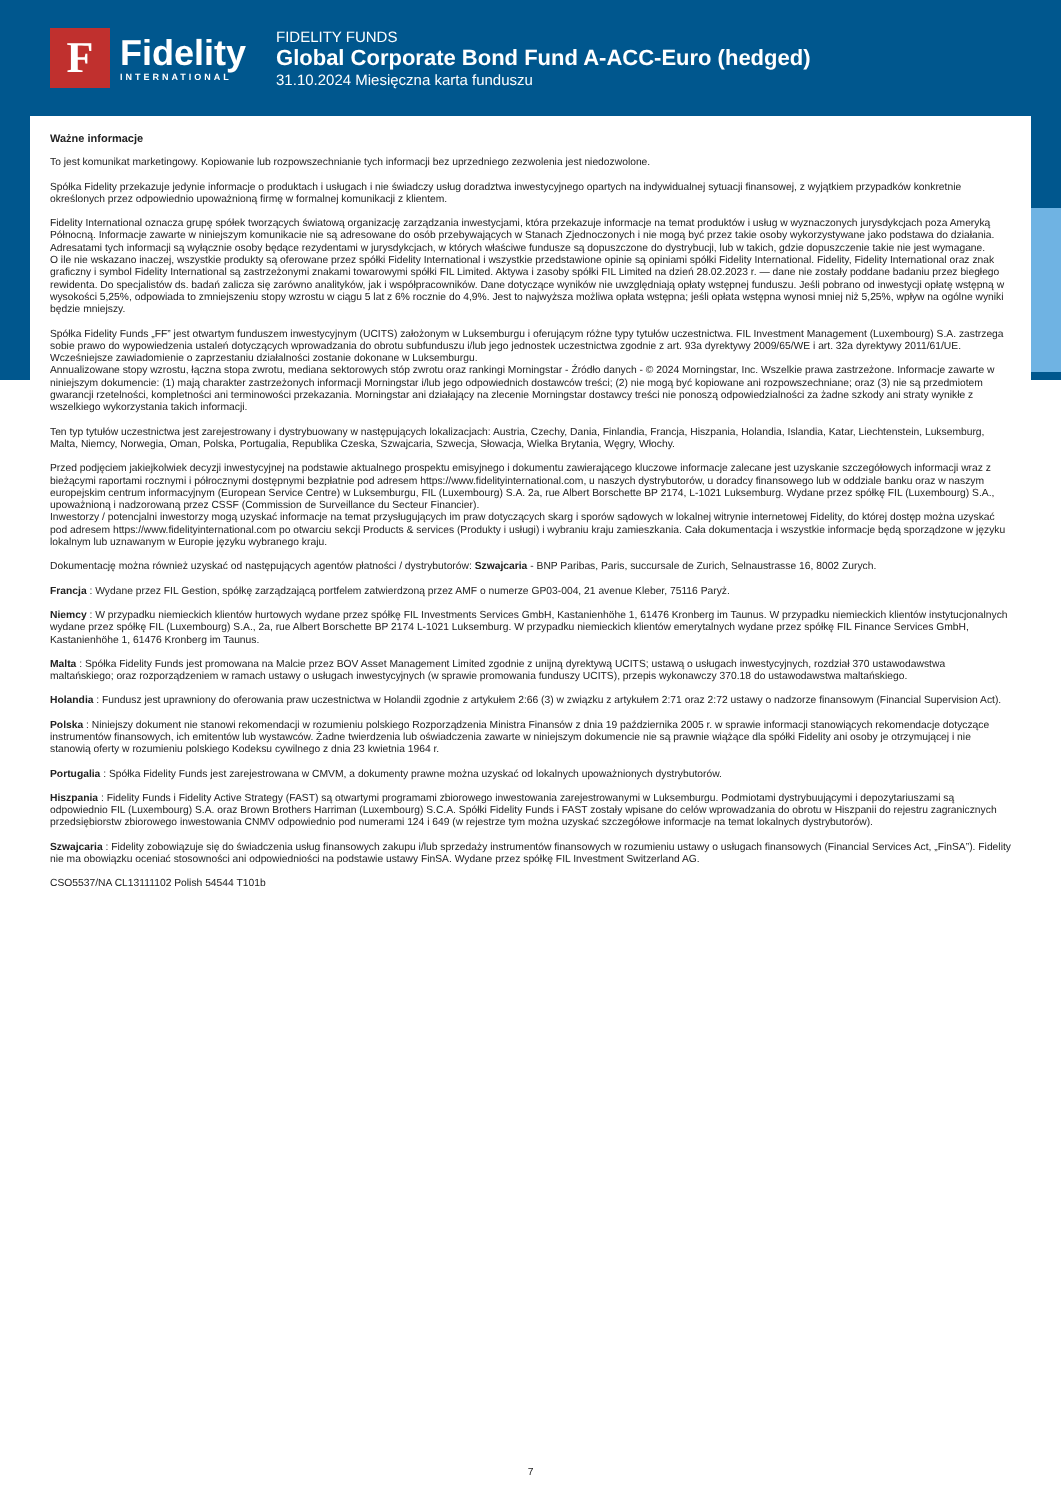F
Fidelity
INTERNATIONAL
FIDELITY FUNDS
Global Corporate Bond Fund A-ACC-Euro (hedged)
31.10.2024 Miesięczna karta funduszu
Ważne informacje
To jest komunikat marketingowy. Kopiowanie lub rozpowszechnianie tych informacji bez uprzedniego zezwolenia jest niedozwolone.
Spółka Fidelity przekazuje jedynie informacje o produktach i usługach i nie świadczy usług doradztwa inwestycyjnego opartych na indywidualnej sytuacji finansowej, z wyjątkiem przypadków konkretnie określonych przez odpowiednio upoważnioną firmę w formalnej komunikacji z klientem.
Fidelity International oznacza grupę spółek tworzących światową organizację zarządzania inwestycjami, która przekazuje informacje na temat produktów i usług w wyznaczonych jurysdykcjach poza Ameryką Północną. Informacje zawarte w niniejszym komunikacie nie są adresowane do osób przebywających w Stanach Zjednoczonych i nie mogą być przez takie osoby wykorzystywane jako podstawa do działania. Adresatami tych informacji są wyłącznie osoby będące rezydentami w jurysdykcjach, w których właściwe fundusze są dopuszczone do dystrybucji, lub w takich, gdzie dopuszczenie takie nie jest wymagane.
O ile nie wskazano inaczej, wszystkie produkty są oferowane przez spółki Fidelity International i wszystkie przedstawione opinie są opiniami spółki Fidelity International. Fidelity, Fidelity International oraz znak graficzny i symbol Fidelity International są zastrzeżonymi znakami towarowymi spółki FIL Limited. Aktywa i zasoby spółki FIL Limited na dzień 28.02.2023 r. — dane nie zostały poddane badaniu przez biegłego rewidenta. Do specjalistów ds. badań zalicza się zarówno analityków, jak i współpracowników. Dane dotyczące wyników nie uwzględniają opłaty wstępnej funduszu. Jeśli pobrano od inwestycji opłatę wstępną w wysokości 5,25%, odpowiada to zmniejszeniu stopy wzrostu w ciągu 5 lat z 6% rocznie do 4,9%. Jest to najwyższa możliwa opłata wstępna; jeśli opłata wstępna wynosi mniej niż 5,25%, wpływ na ogólne wyniki będzie mniejszy.
Spółka Fidelity Funds „FF” jest otwartym funduszem inwestycyjnym (UCITS) założonym w Luksemburgu i oferującym różne typy tytułów uczestnictwa. FIL Investment Management (Luxembourg) S.A. zastrzega sobie prawo do wypowiedzenia ustaleń dotyczących wprowadzania do obrotu subfunduszu i/lub jego jednostek uczestnictwa zgodnie z art. 93a dyrektywy 2009/65/WE i art. 32a dyrektywy 2011/61/UE. Wcześniejsze zawiadomienie o zaprzestaniu działalności zostanie dokonane w Luksemburgu.
Annualizowane stopy wzrostu, łączna stopa zwrotu, mediana sektorowych stóp zwrotu oraz rankingi Morningstar - Źródło danych - © 2024 Morningstar, Inc. Wszelkie prawa zastrzeżone. Informacje zawarte w niniejszym dokumencie: (1) mają charakter zastrzeżonych informacji Morningstar i/lub jego odpowiednich dostawców treści; (2) nie mogą być kopiowane ani rozpowszechniane; oraz (3) nie są przedmiotem gwarancji rzetelności, kompletności ani terminowości przekazania. Morningstar ani działający na zlecenie Morningstar dostawcy treści nie ponoszą odpowiedzialności za żadne szkody ani straty wynikłe z wszelkiego wykorzystania takich informacji.
Ten typ tytułów uczestnictwa jest zarejestrowany i dystrybuowany w następujących lokalizacjach: Austria, Czechy, Dania, Finlandia, Francja, Hiszpania, Holandia, Islandia, Katar, Liechtenstein, Luksemburg, Malta, Niemcy, Norwegia, Oman, Polska, Portugalia, Republika Czeska, Szwajcaria, Szwecja, Słowacja, Wielka Brytania, Węgry, Włochy.
Przed podjęciem jakiejkolwiek decyzji inwestycyjnej na podstawie aktualnego prospektu emisyjnego i dokumentu zawierającego kluczowe informacje zalecane jest uzyskanie szczegółowych informacji wraz z bieżącymi raportami rocznymi i półrocznymi dostępnymi bezpłatnie pod adresem https://www.fidelityinternational.com, u naszych dystrybutorów, u doradcy finansowego lub w oddziale banku oraz w naszym europejskim centrum informacyjnym (European Service Centre) w Luksemburgu, FIL (Luxembourg) S.A. 2a, rue Albert Borschette BP 2174, L-1021 Luksemburg. Wydane przez spółkę FIL (Luxembourg) S.A., upoważnioną i nadzorowaną przez CSSF (Commission de Surveillance du Secteur Financier).
Inwestorzy / potencjalni inwestorzy mogą uzyskać informacje na temat przysługujących im praw dotyczących skarg i sporów sądowych w lokalnej witrynie internetowej Fidelity, do której dostęp można uzyskać pod adresem https://www.fidelityinternational.com po otwarciu sekcji Products & services (Produkty i usługi) i wybraniu kraju zamieszkania. Cała dokumentacja i wszystkie informacje będą sporządzone w języku lokalnym lub uznawanym w Europie języku wybranego kraju.
Dokumentację można również uzyskać od następujących agentów płatności / dystrybutorów: Szwajcaria - BNP Paribas, Paris, succursale de Zurich, Selnaustrasse 16, 8002 Zurych.
Francja : Wydane przez FIL Gestion, spółkę zarządzającą portfelem zatwierdzoną przez AMF o numerze GP03-004, 21 avenue Kleber, 75116 Paryż.
Niemcy : W przypadku niemieckich klientów hurtowych wydane przez spółkę FIL Investments Services GmbH, Kastanienhöhe 1, 61476 Kronberg im Taunus. W przypadku niemieckich klientów instytucjonalnych wydane przez spółkę FIL (Luxembourg) S.A., 2a, rue Albert Borschette BP 2174 L-1021 Luksemburg. W przypadku niemieckich klientów emerytalnych wydane przez spółkę FIL Finance Services GmbH, Kastanienhöhe 1, 61476 Kronberg im Taunus.
Malta : Spółka Fidelity Funds jest promowana na Malcie przez BOV Asset Management Limited zgodnie z unijną dyrektywą UCITS; ustawą o usługach inwestycyjnych, rozdział 370 ustawodawstwa maltańskiego; oraz rozporządzeniem w ramach ustawy o usługach inwestycyjnych (w sprawie promowania funduszy UCITS), przepis wykonawczy 370.18 do ustawodawstwa maltańskiego.
Holandia : Fundusz jest uprawniony do oferowania praw uczestnictwa w Holandii zgodnie z artykułem 2:66 (3) w związku z artykułem 2:71 oraz 2:72 ustawy o nadzorze finansowym (Financial Supervision Act).
Polska : Niniejszy dokument nie stanowi rekomendacji w rozumieniu polskiego Rozporządzenia Ministra Finansów z dnia 19 października 2005 r. w sprawie informacji stanowiących rekomendacje dotyczące instrumentów finansowych, ich emitentów lub wystawców. Żadne twierdzenia lub oświadczenia zawarte w niniejszym dokumencie nie są prawnie wiążące dla spółki Fidelity ani osoby je otrzymującej i nie stanowią oferty w rozumieniu polskiego Kodeksu cywilnego z dnia 23 kwietnia 1964 r.
Portugalia : Spółka Fidelity Funds jest zarejestrowana w CMVM, a dokumenty prawne można uzyskać od lokalnych upoważnionych dystrybutorów.
Hiszpania : Fidelity Funds i Fidelity Active Strategy (FAST) są otwartymi programami zbiorowego inwestowania zarejestrowanymi w Luksemburgu. Podmiotami dystrybuującymi i depozytariuszami są odpowiednio FIL (Luxembourg) S.A. oraz Brown Brothers Harriman (Luxembourg) S.C.A. Spółki Fidelity Funds i FAST zostały wpisane do celów wprowadzania do obrotu w Hiszpanii do rejestru zagranicznych przedsiębiorstw zbiorowego inwestowania CNMV odpowiednio pod numerami 124 i 649 (w rejestrze tym można uzyskać szczegółowe informacje na temat lokalnych dystrybutorów).
Szwajcaria : Fidelity zobowiązuje się do świadczenia usług finansowych zakupu i/lub sprzedaży instrumentów finansowych w rozumieniu ustawy o usługach finansowych (Financial Services Act, „FinSA”). Fidelity nie ma obowiązku oceniać stosowności ani odpowiedniości na podstawie ustawy FinSA. Wydane przez spółkę FIL Investment Switzerland AG.
CSO5537/NA CL13111102 Polish 54544 T101b
7